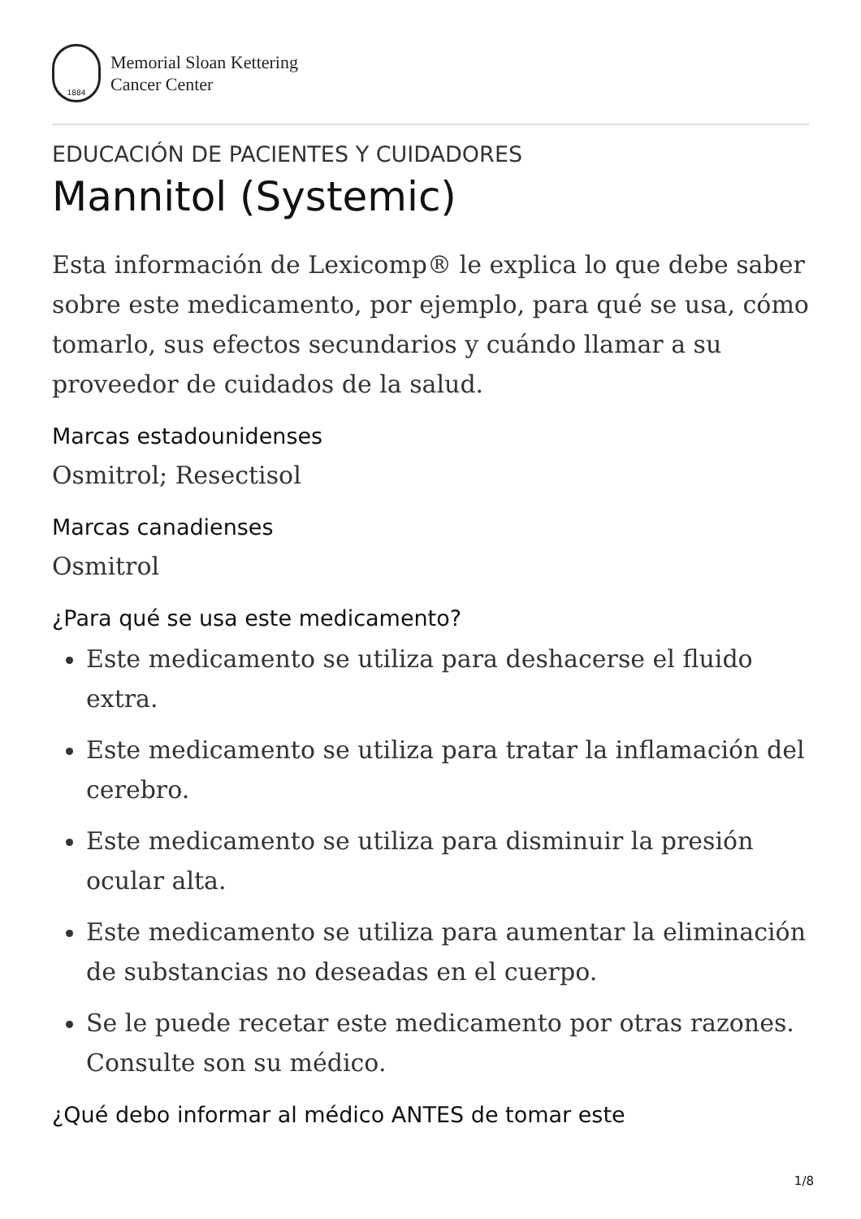1884
Memorial Sloan Kettering
Cancer Center
EDUCACIÓN DE PACIENTES Y CUIDADORES
Mannitol (Systemic)
Esta información de Lexicomp® le explica lo que debe saber sobre este medicamento, por ejemplo, para qué se usa, cómo tomarlo, sus efectos secundarios y cuándo llamar a su proveedor de cuidados de la salud.
Marcas estadounidenses
Osmitrol; Resectisol
Marcas canadienses
Osmitrol
¿Para qué se usa este medicamento?
Este medicamento se utiliza para deshacerse el fluido extra.
Este medicamento se utiliza para tratar la inflamación del cerebro.
Este medicamento se utiliza para disminuir la presión ocular alta.
Este medicamento se utiliza para aumentar la eliminación de substancias no deseadas en el cuerpo.
Se le puede recetar este medicamento por otras razones. Consulte son su médico.
¿Qué debo informar al médico ANTES de tomar este
1/8